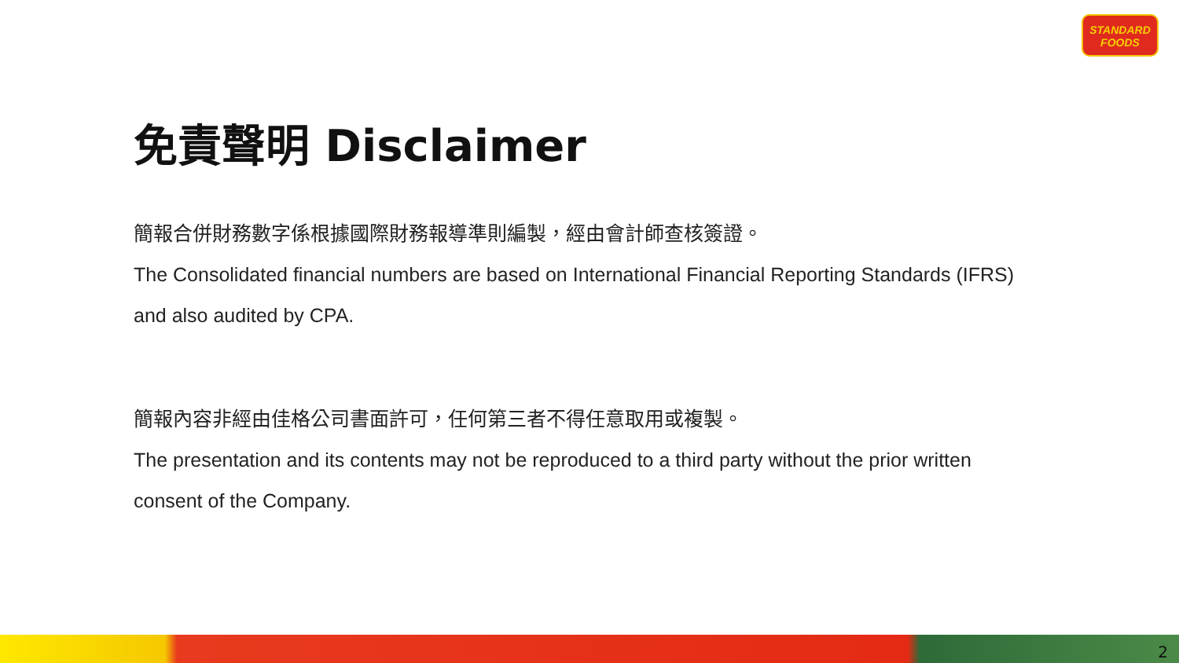STANDARD
FOODS
免責聲明 Disclaimer
簡報合併財務數字係根據國際財務報導準則編製，經由會計師查核簽證。
The Consolidated financial numbers are based on International Financial Reporting Standards (IFRS) and also audited by CPA.
簡報內容非經由佳格公司書面許可，任何第三者不得任意取用或複製。
The presentation and its contents may not be reproduced to a third party without the prior written consent of the Company.
2